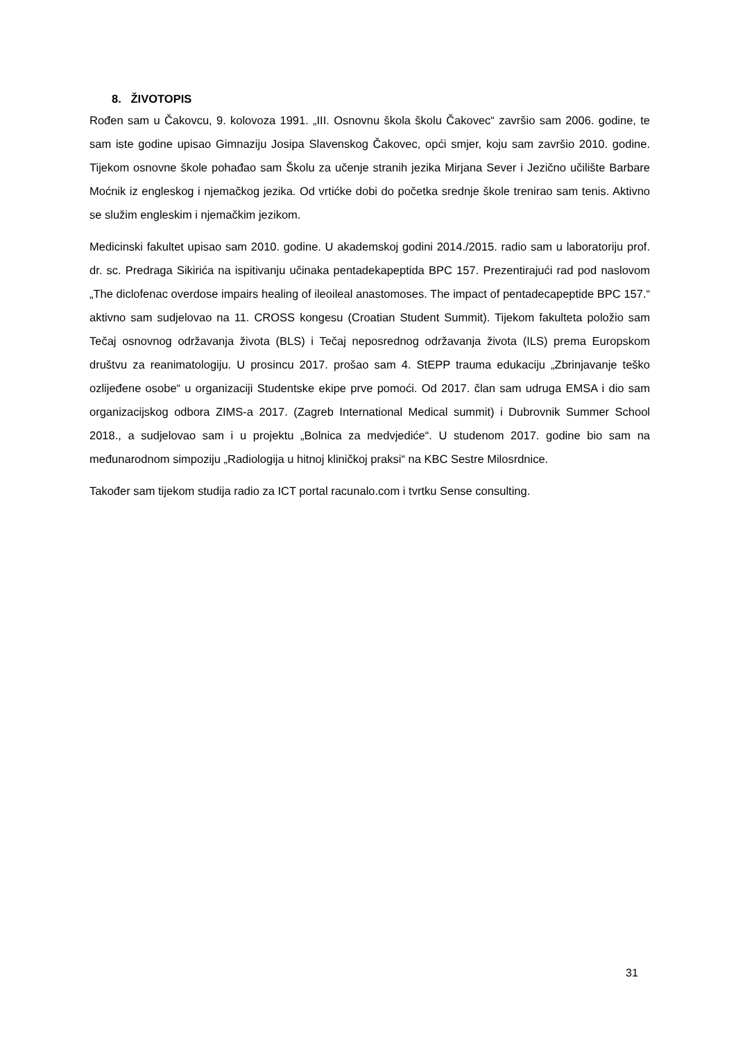8. ŽIVOTOPIS
Rođen sam u Čakovcu, 9. kolovoza 1991. „III. Osnovnu škola školu Čakovec“ završio sam 2006. godine, te sam iste godine upisao Gimnaziju Josipa Slavenskog Čakovec, opći smjer, koju sam završio 2010. godine. Tijekom osnovne škole pohađao sam Školu za učenje stranih jezika Mirjana Sever i Jezično učilište Barbare Moćnik iz engleskog i njemačkog jezika. Od vrtićke dobi do početka srednje škole trenirao sam tenis. Aktivno se služim engleskim i njemačkim jezikom.
Medicinski fakultet upisao sam 2010. godine. U akademskoj godini 2014./2015. radio sam u laboratoriju prof. dr. sc. Predraga Sikirića na ispitivanju učinaka pentadekapeptida BPC 157. Prezentirajući rad pod naslovom „The diclofenac overdose impairs healing of ileoileal anastomoses. The impact of pentadecapeptide BPC 157.“ aktivno sam sudjelovao na 11. CROSS kongesu (Croatian Student Summit). Tijekom fakulteta položio sam Tečaj osnovnog održavanja života (BLS) i Tečaj neposrednog održavanja života (ILS) prema Europskom društvu za reanimatologiju. U prosincu 2017. prošao sam 4. StEPP trauma edukaciju „Zbrinjavanje teško ozlijeđene osobe“ u organizaciji Studentske ekipe prve pomoći. Od 2017. član sam udruga EMSA i dio sam organizacijskog odbora ZIMS-a 2017. (Zagreb International Medical summit) i Dubrovnik Summer School 2018., a sudjelovao sam i u projektu „Bolnica za medvjediće“. U studenom 2017. godine bio sam na međunarodnom simpoziju „Radiologija u hitnoj kliničkoj praksi“ na KBC Sestre Milosrdnice.
Također sam tijekom studija radio za ICT portal racunalo.com i tvrtku Sense consulting.
31